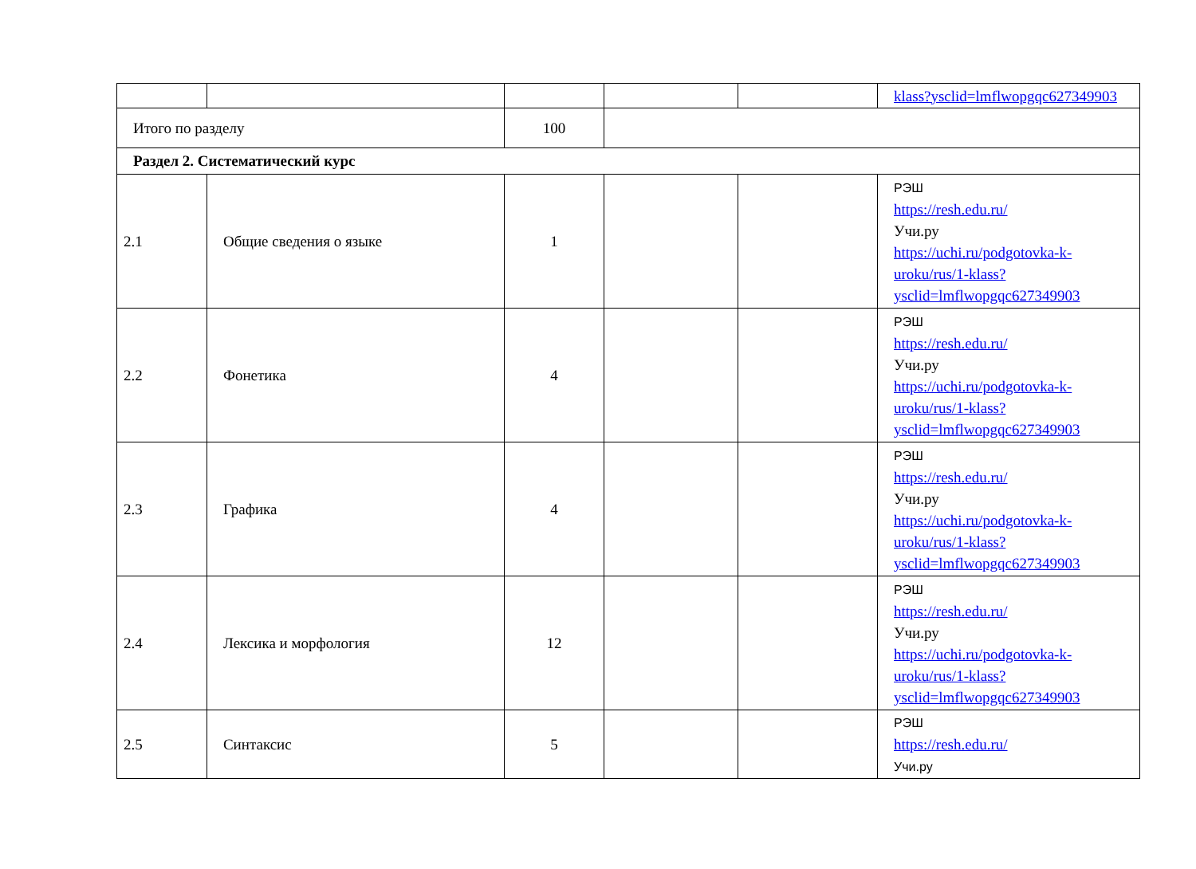| | | | | | klass?ysclid=lmflwopgqc627349903 |
| Итого по разделу | | 100 | | | |
| Раздел 2. Систематический курс | | | | | |
| 2.1 | Общие сведения о языке | 1 | | | РЭШ https://resh.edu.ru/ Учи.ру https://uchi.ru/podgotovka-k-uroku/rus/1-klass?ysclid=lmflwopgqc627349903 |
| 2.2 | Фонетика | 4 | | | РЭШ https://resh.edu.ru/ Учи.ру https://uchi.ru/podgotovka-k-uroku/rus/1-klass?ysclid=lmflwopgqc627349903 |
| 2.3 | Графика | 4 | | | РЭШ https://resh.edu.ru/ Учи.ру https://uchi.ru/podgotovka-k-uroku/rus/1-klass?ysclid=lmflwopgqc627349903 |
| 2.4 | Лексика и морфология | 12 | | | РЭШ https://resh.edu.ru/ Учи.ру https://uchi.ru/podgotovka-k-uroku/rus/1-klass?ysclid=lmflwopgqc627349903 |
| 2.5 | Синтаксис | 5 | | | РЭШ https://resh.edu.ru/ Учи.ру |